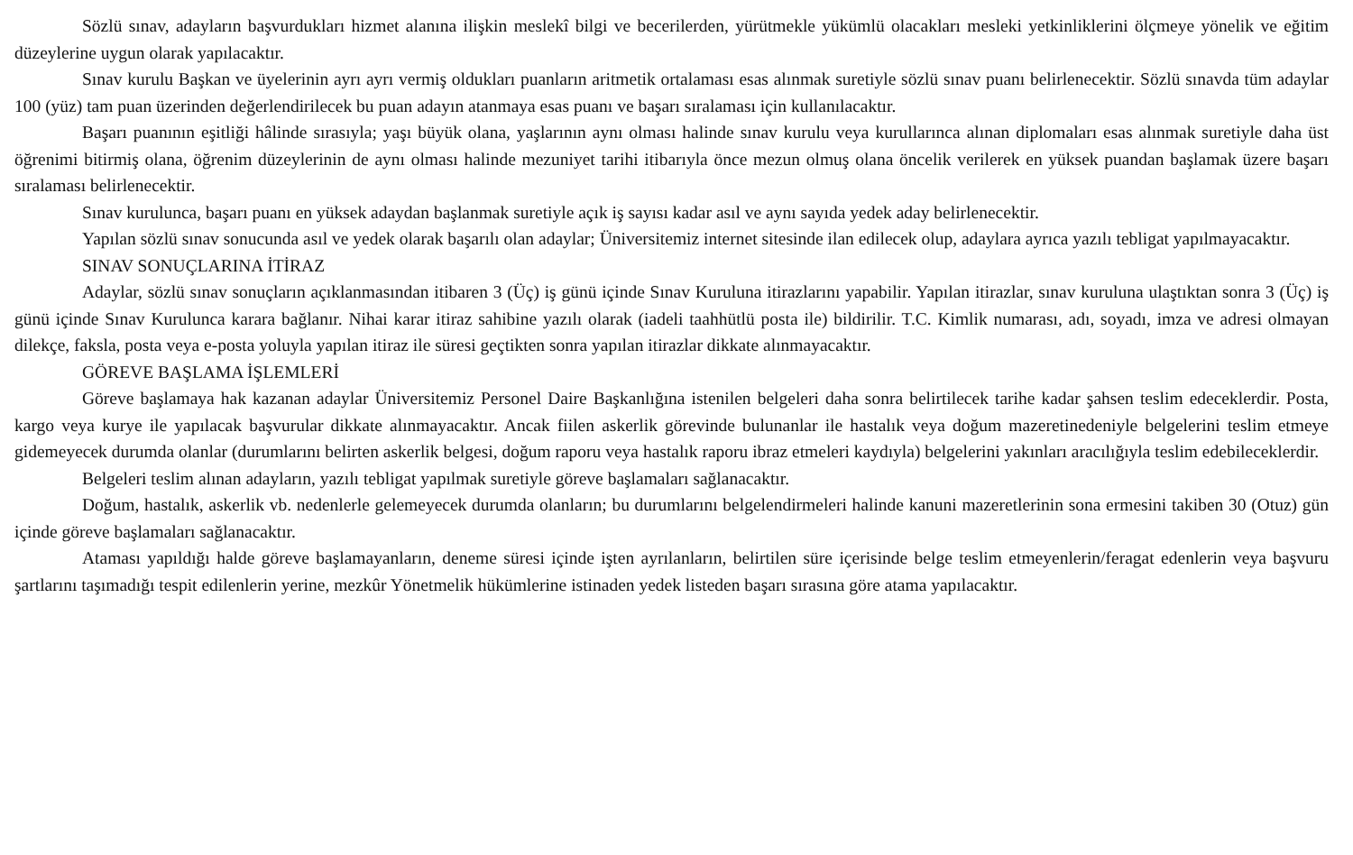Sözlü sınav, adayların başvurdukları hizmet alanına ilişkin meslekî bilgi ve becerilerden, yürütmekle yükümlü olacakları mesleki yetkinliklerini ölçmeye yönelik ve eğitim düzeylerine uygun olarak yapılacaktır.
Sınav kurulu Başkan ve üyelerinin ayrı ayrı vermiş oldukları puanların aritmetik ortalaması esas alınmak suretiyle sözlü sınav puanı belirlenecektir. Sözlü sınavda tüm adaylar 100 (yüz) tam puan üzerinden değerlendirilecek bu puan adayın atanmaya esas puanı ve başarı sıralaması için kullanılacaktır.
Başarı puanının eşitliği hâlinde sırasıyla; yaşı büyük olana, yaşlarının aynı olması halinde sınav kurulu veya kurullarınca alınan diplomaları esas alınmak suretiyle daha üst öğrenimi bitirmiş olana, öğrenim düzeylerinin de aynı olması halinde mezuniyet tarihi itibarıyla önce mezun olmuş olana öncelik verilerek en yüksek puandan başlamak üzere başarı sıralaması belirlenecektir.
Sınav kurulunca, başarı puanı en yüksek adaydan başlanmak suretiyle açık iş sayısı kadar asıl ve aynı sayıda yedek aday belirlenecektir.
Yapılan sözlü sınav sonucunda asıl ve yedek olarak başarılı olan adaylar; Üniversitemiz internet sitesinde ilan edilecek olup, adaylara ayrıca yazılı tebligat yapılmayacaktır.
SINAV SONUÇLARINA İTİRAZ
Adaylar, sözlü sınav sonuçların açıklanmasından itibaren 3 (Üç) iş günü içinde Sınav Kuruluna itirazlarını yapabilir. Yapılan itirazlar, sınav kuruluna ulaştıktan sonra 3 (Üç) iş günü içinde Sınav Kurulunca karara bağlanır. Nihai karar itiraz sahibine yazılı olarak (iadeli taahhütlü posta ile) bildirilir. T.C. Kimlik numarası, adı, soyadı, imza ve adresi olmayan dilekçe, faksla, posta veya e-posta yoluyla yapılan itiraz ile süresi geçtikten sonra yapılan itirazlar dikkate alınmayacaktır.
GÖREVE BAŞLAMA İŞLEMLERİ
Göreve başlamaya hak kazanan adaylar Üniversitemiz Personel Daire Başkanlığına istenilen belgeleri daha sonra belirtilecek tarihe kadar şahsen teslim edeceklerdir. Posta, kargo veya kurye ile yapılacak başvurular dikkate alınmayacaktır. Ancak fiilen askerlik görevinde bulunanlar ile hastalık veya doğum mazeretinedeniyle belgelerini teslim etmeye gidemeyecek durumda olanlar (durumlarını belirten askerlik belgesi, doğum raporu veya hastalık raporu ibraz etmeleri kaydıyla) belgelerini yakınları aracılığıyla teslim edebileceklerdir.
Belgeleri teslim alınan adayların, yazılı tebligat yapılmak suretiyle göreve başlamaları sağlanacaktır.
Doğum, hastalık, askerlik vb. nedenlerle gelemeyecek durumda olanların; bu durumlarını belgelendirmeleri halinde kanuni mazeretlerinin sona ermesini takiben 30 (Otuz) gün içinde göreve başlamaları sağlanacaktır.
Ataması yapıldığı halde göreve başlamayanların, deneme süresi içinde işten ayrılanların, belirtilen süre içerisinde belge teslim etmeyenlerin/feragat edenlerin veya başvuru şartlarını taşımadığı tespit edilenlerin yerine, mezkûr Yönetmelik hükümlerine istinaden yedek listeden başarı sırasına göre atama yapılacaktır.